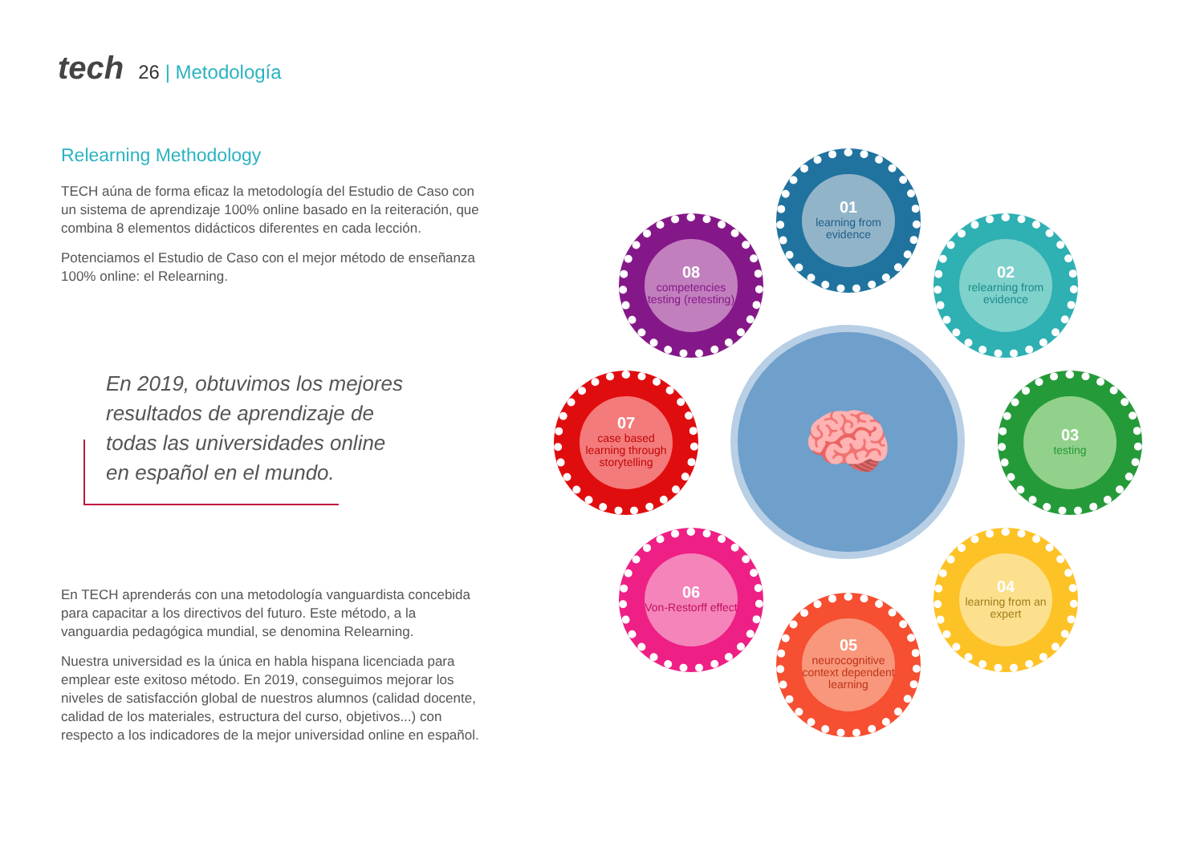tech 26 | Metodología
Relearning Methodology
TECH aúna de forma eficaz la metodología del Estudio de Caso con un sistema de aprendizaje 100% online basado en la reiteración, que combina 8 elementos didácticos diferentes en cada lección.
Potenciamos el Estudio de Caso con el mejor método de enseñanza 100% online: el Relearning.
En 2019, obtuvimos los mejores resultados de aprendizaje de todas las universidades online en español en el mundo.
En TECH aprenderás con una metodología vanguardista concebida para capacitar a los directivos del futuro. Este método, a la vanguardia pedagógica mundial, se denomina Relearning.
Nuestra universidad es la única en habla hispana licenciada para emplear este exitoso método. En 2019, conseguimos mejorar los niveles de satisfacción global de nuestros alumnos (calidad docente, calidad de los materiales, estructura del curso, objetivos...) con respecto a los indicadores de la mejor universidad online en español.
🧠
01
learning from evidence
02
relearning from evidence
03
testing
04
learning from an expert
05
neurocognitive context dependent learning
06
Von-Restorff effect
07
case based learning through storytelling
08
competencies testing (retesting)